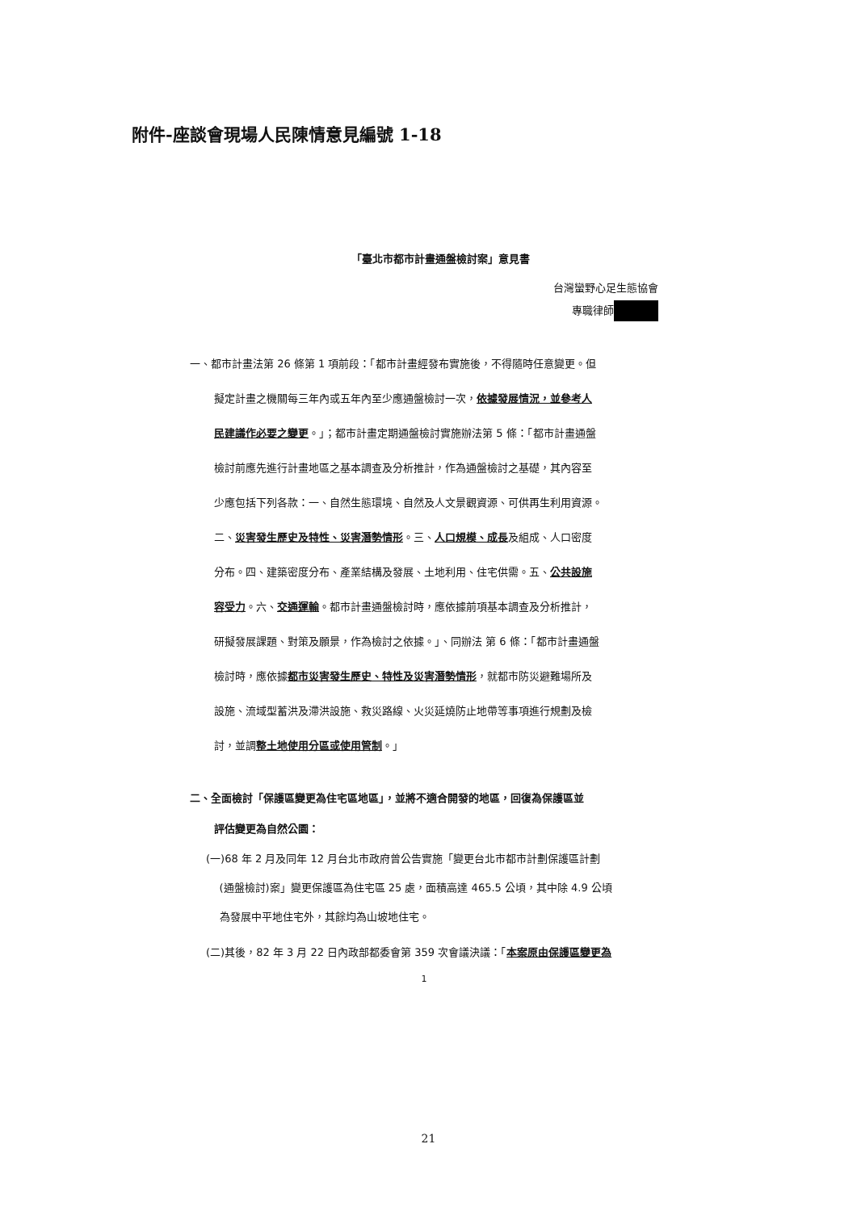附件-座談會現場人民陳情意見編號 1-18
「臺北市都市計畫通盤檢討案」意見書
台灣蠻野心足生態協會
專職律師
一、都市計畫法第 26 條第 1 項前段：「都市計畫經發布實施後，不得隨時任意變更。但
擬定計畫之機關每三年內或五年內至少應通盤檢討一次，依據發展情況，並參考人
民建議作必要之變更。」；都市計畫定期通盤檢討實施辦法第 5 條：「都市計畫通盤
檢討前應先進行計畫地區之基本調查及分析推計，作為通盤檢討之基礎，其內容至
少應包括下列各款：一、自然生態環境、自然及人文景觀資源、可供再生利用資源。
二、災害發生歷史及特性、災害潛勢情形。三、人口規模、成長及組成、人口密度
分布。四、建築密度分布、產業結構及發展、土地利用、住宅供需。五、公共設施
容受力。六、交通運輸。都市計畫通盤檢討時，應依據前項基本調查及分析推計，
研擬發展課題、對策及願景，作為檢討之依據。」、同辦法 第 6 條：「都市計畫通盤
檢討時，應依據都市災害發生歷史、特性及災害潛勢情形，就都市防災避難場所及
設施、流域型蓄洪及滯洪設施、救災路線、火災延燒防止地帶等事項進行規劃及檢
討，並調整土地使用分區或使用管制。」
二、全面檢討「保護區變更為住宅區地區」，並將不適合開發的地區，回復為保護區並
評估變更為自然公園：
(一)68 年 2 月及同年 12 月台北市政府曾公告實施「變更台北市都市計劃保護區計劃
(通盤檢討)案」變更保護區為住宅區 25 處，面積高達 465.5 公頃，其中除 4.9 公頃
為發展中平地住宅外，其餘均為山坡地住宅。
(二)其後，82 年 3 月 22 日內政部都委會第 359 次會議決議：「本案原由保護區變更為
1
21